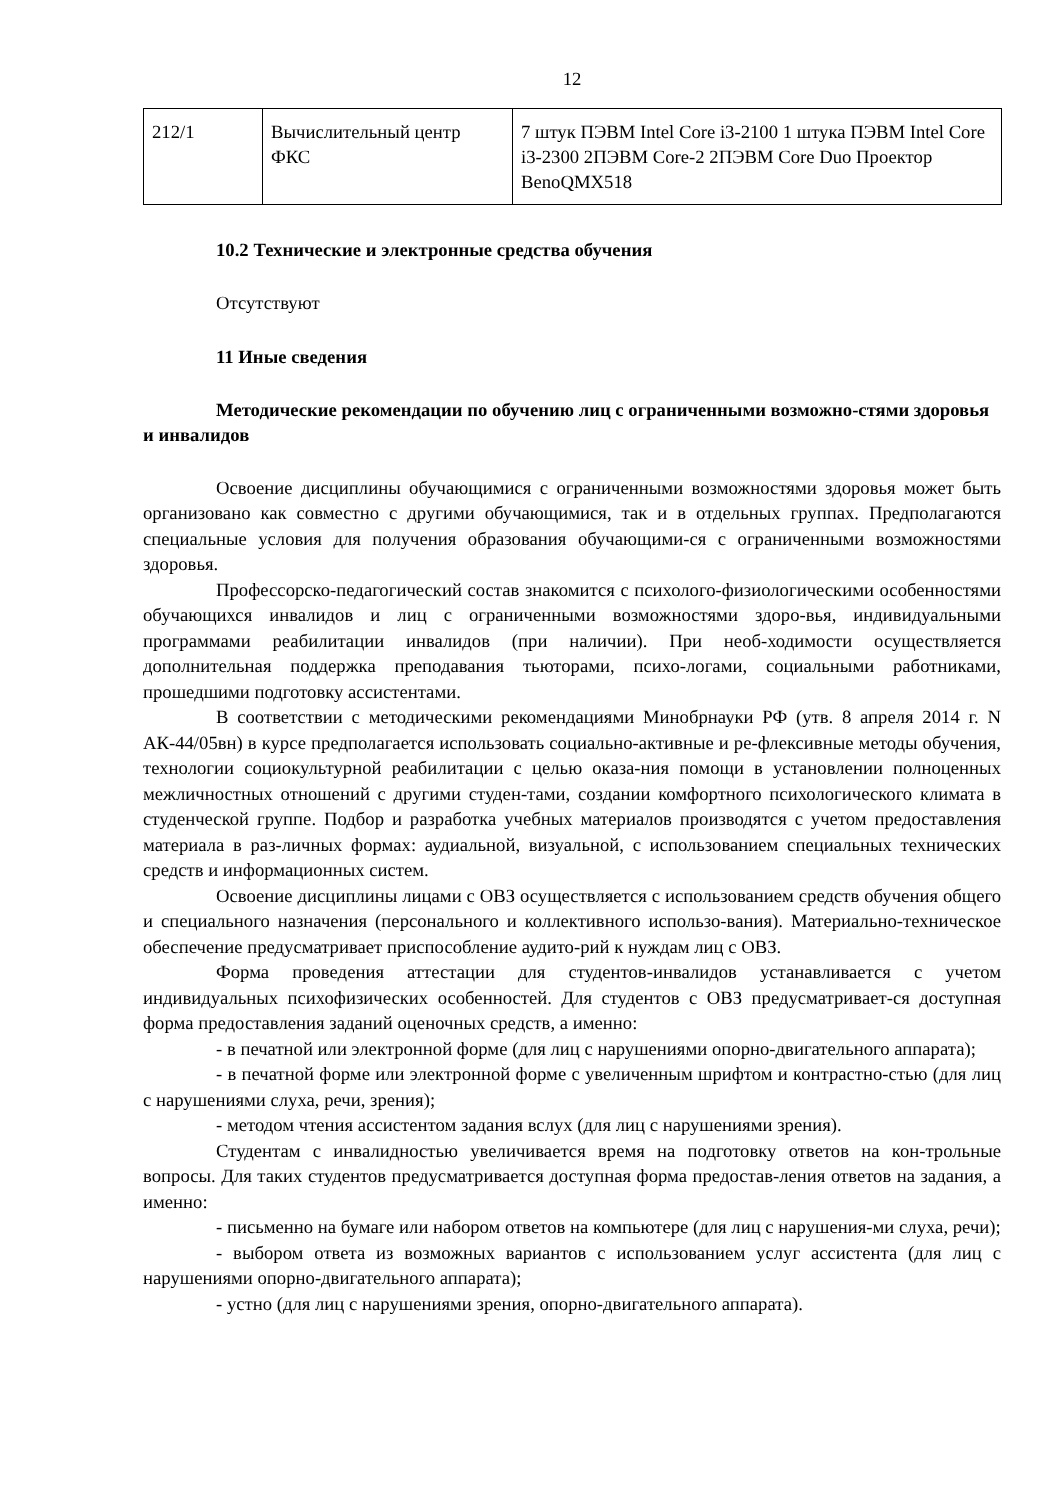12
| 212/1 | Вычислительный центр ФКС | 7 штук ПЭВМ Intel Core i3-2100 1 штука ПЭВМ Intel Core i3-2300 2ПЭВМ Core-2 2ПЭВМ Core Duo Проектор BenoQMX518 |
10.2 Технические и электронные средства обучения
Отсутствуют
11 Иные сведения
Методические рекомендации по обучению лиц с ограниченными возможно-стями здоровья и инвалидов
Освоение дисциплины обучающимися с ограниченными возможностями здоровья может быть организовано как совместно с другими обучающимися, так и в отдельных группах. Предполагаются специальные условия для получения образования обучающими-ся с ограниченными возможностями здоровья.
Профессорско-педагогический состав знакомится с психолого-физиологическими особенностями обучающихся инвалидов и лиц с ограниченными возможностями здоро-вья, индивидуальными программами реабилитации инвалидов (при наличии). При необ-ходимости осуществляется дополнительная поддержка преподавания тьюторами, психо-логами, социальными работниками, прошедшими подготовку ассистентами.
В соответствии с методическими рекомендациями Минобрнауки РФ (утв. 8 апреля 2014 г. N АК-44/05вн) в курсе предполагается использовать социально-активные и ре-флексивные методы обучения, технологии социокультурной реабилитации с целью оказа-ния помощи в установлении полноценных межличностных отношений с другими студен-тами, создании комфортного психологического климата в студенческой группе. Подбор и разработка учебных материалов производятся с учетом предоставления материала в раз-личных формах: аудиальной, визуальной, с использованием специальных технических средств и информационных систем.
Освоение дисциплины лицами с ОВЗ осуществляется с использованием средств обучения общего и специального назначения (персонального и коллективного использо-вания). Материально-техническое обеспечение предусматривает приспособление аудито-рий к нуждам лиц с ОВЗ.
Форма проведения аттестации для студентов-инвалидов устанавливается с учетом индивидуальных психофизических особенностей. Для студентов с ОВЗ предусматривает-ся доступная форма предоставления заданий оценочных средств, а именно:
- в печатной или электронной форме (для лиц с нарушениями опорно-двигательного аппарата);
- в печатной форме или электронной форме с увеличенным шрифтом и контрастно-стью (для лиц с нарушениями слуха, речи, зрения);
- методом чтения ассистентом задания вслух (для лиц с нарушениями зрения).
Студентам с инвалидностью увеличивается время на подготовку ответов на кон-трольные вопросы. Для таких студентов предусматривается доступная форма предостав-ления ответов на задания, а именно:
- письменно на бумаге или набором ответов на компьютере (для лиц с нарушения-ми слуха, речи);
- выбором ответа из возможных вариантов с использованием услуг ассистента (для лиц с нарушениями опорно-двигательного аппарата);
- устно (для лиц с нарушениями зрения, опорно-двигательного аппарата).